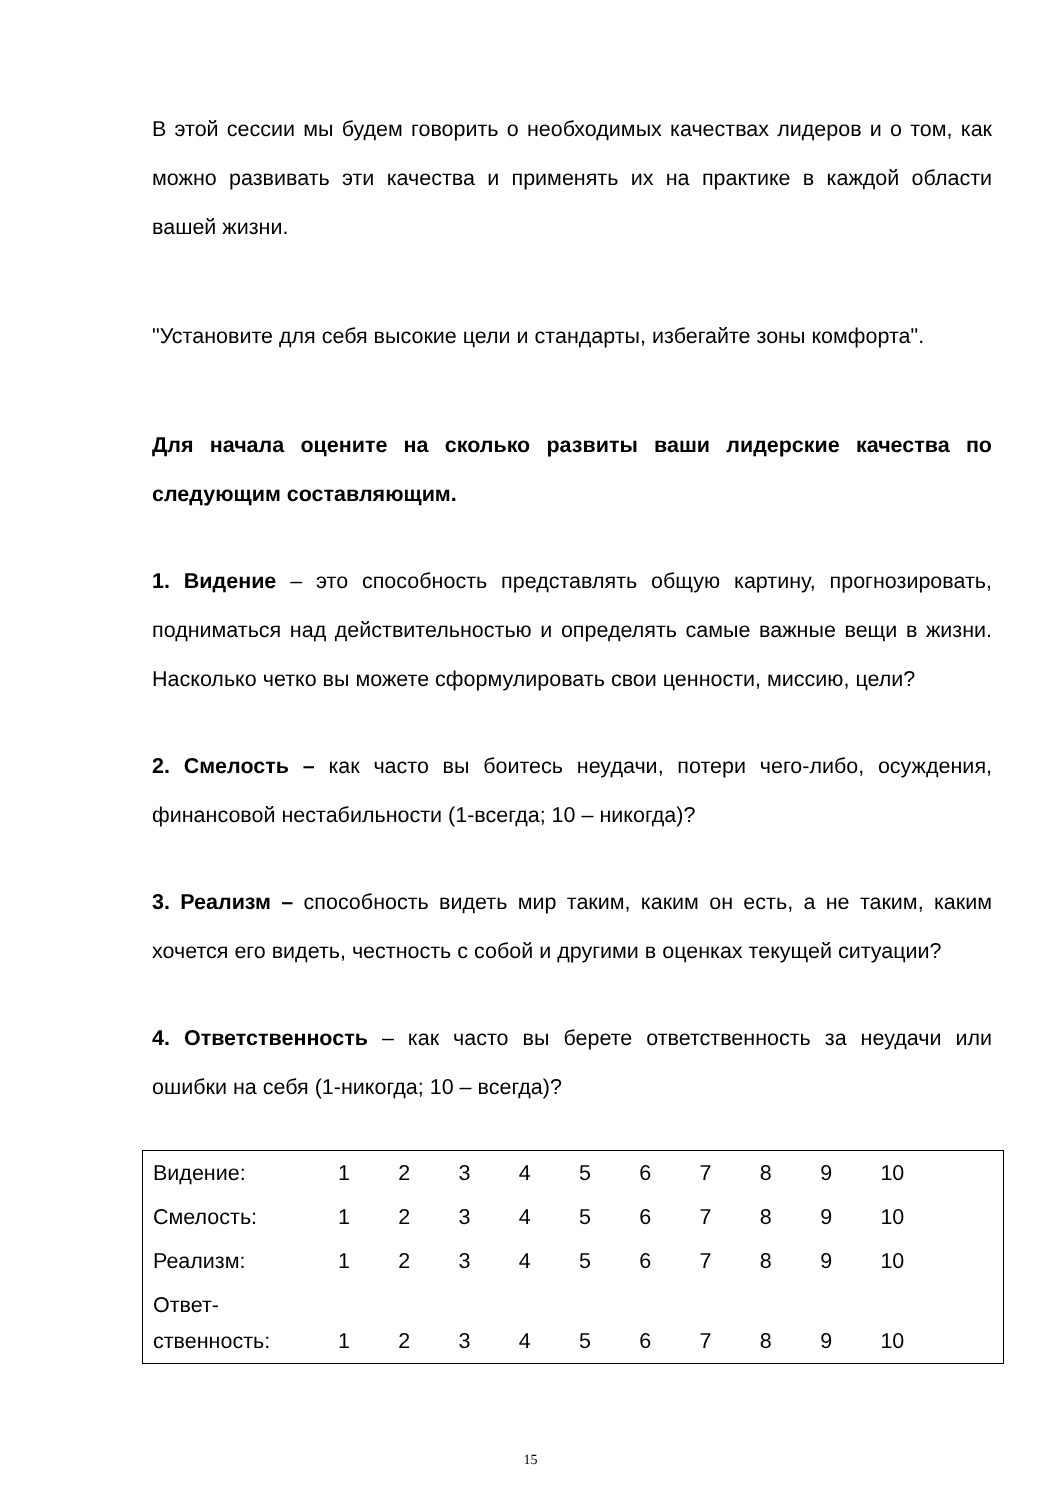В этой сессии мы будем говорить о необходимых качествах лидеров и о том, как можно развивать эти качества и применять их на практике в каждой области вашей жизни.
"Установите для себя высокие цели и стандарты, избегайте зоны комфорта".
Для начала оцените на сколько развиты ваши лидерские качества по следующим составляющим.
1. Видение – это способность представлять общую картину, прогнозировать, подниматься над действительностью и определять самые важные вещи в жизни. Насколько четко вы можете сформулировать свои ценности, миссию, цели?
2. Смелость – как часто вы боитесь неудачи, потери чего-либо, осуждения, финансовой нестабильности (1-всегда; 10 – никогда)?
3. Реализм – способность видеть мир таким, каким он есть, а не таким, каким хочется его видеть, честность с собой и другими в оценках текущей ситуации?
4. Ответственность – как часто вы берете ответственность за неудачи или ошибки на себя (1-никогда; 10 – всегда)?
| Видение: | 1 | 2 | 3 | 4 | 5 | 6 | 7 | 8 | 9 | 10 |
| Смелость: | 1 | 2 | 3 | 4 | 5 | 6 | 7 | 8 | 9 | 10 |
| Реализм: | 1 | 2 | 3 | 4 | 5 | 6 | 7 | 8 | 9 | 10 |
| Ответ- ственность: | 1 | 2 | 3 | 4 | 5 | 6 | 7 | 8 | 9 | 10 |
15